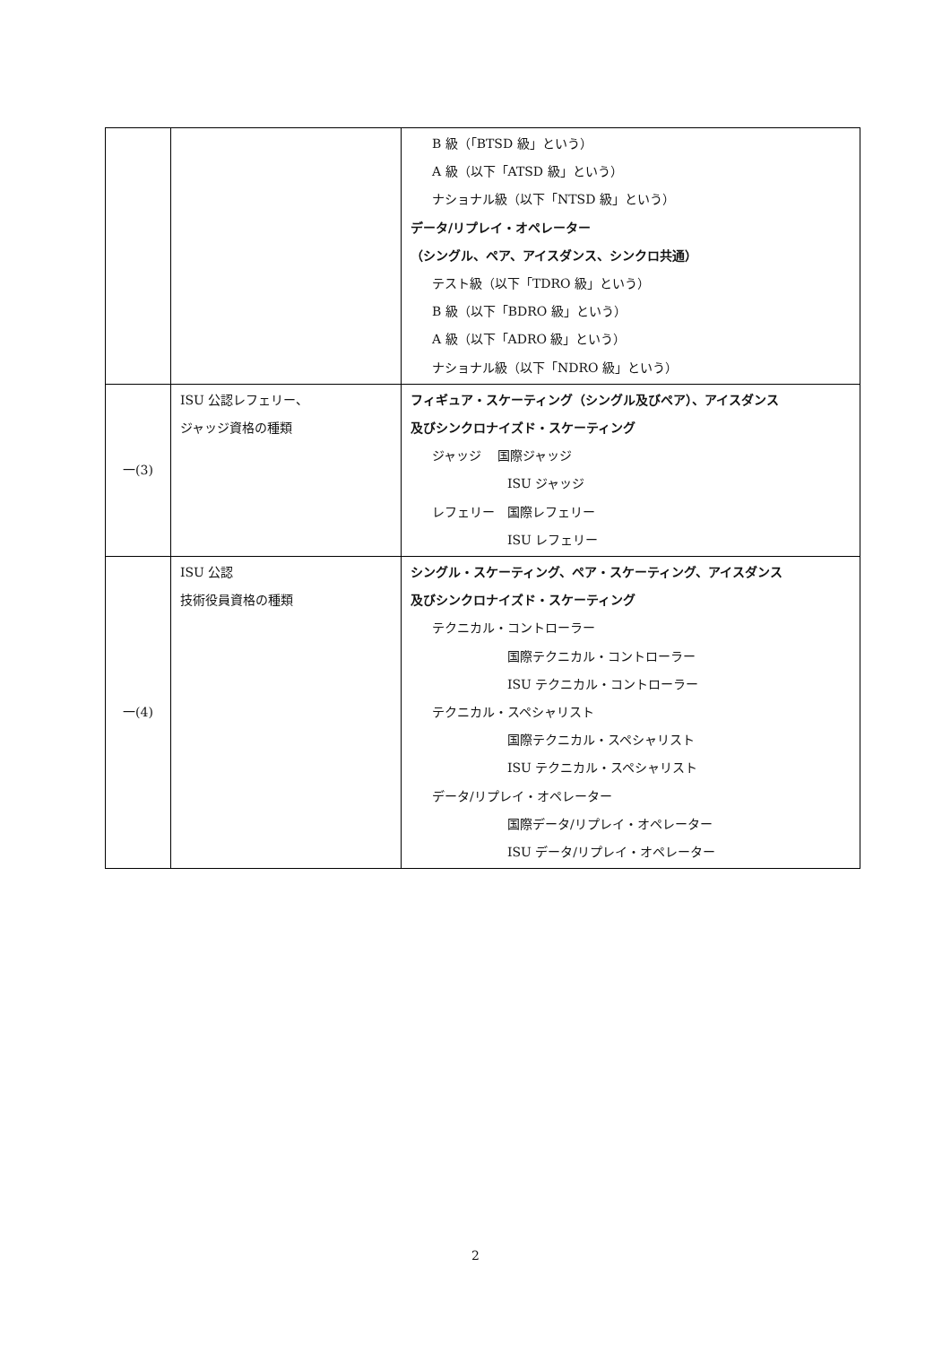| | | B 級（「BTSD 級」という） A 級（以下「ATSD 級」という） ナショナル級（以下「NTSD 級」という） データ/リプレイ・オペレーター （シングル、ペア、アイスダンス、シンクロ共通） テスト級（以下「TDRO 級」という） B 級（以下「BDRO 級」という） A 級（以下「ADRO 級」という） ナショナル級（以下「NDRO 級」という） |
| 一(3) | ISU 公認レフェリー、 ジャッジ資格の種類 | フィギュア・スケーティング（シングル及びペア）、アイスダンス 及びシンクロナイズド・スケーティング ジャッジ 国際ジャッジ ISU ジャッジ レフェリー 国際レフェリー ISU レフェリー |
| 一(4) | ISU 公認 技術役員資格の種類 | シングル・スケーティング、ペア・スケーティング、アイスダンス 及びシンクロナイズド・スケーティング テクニカル・コントローラー 国際テクニカル・コントローラー ISU テクニカル・コントローラー テクニカル・スペシャリスト 国際テクニカル・スペシャリスト ISU テクニカル・スペシャリスト データ/リプレイ・オペレーター 国際データ/リプレイ・オペレーター ISU データ/リプレイ・オペレーター |
2